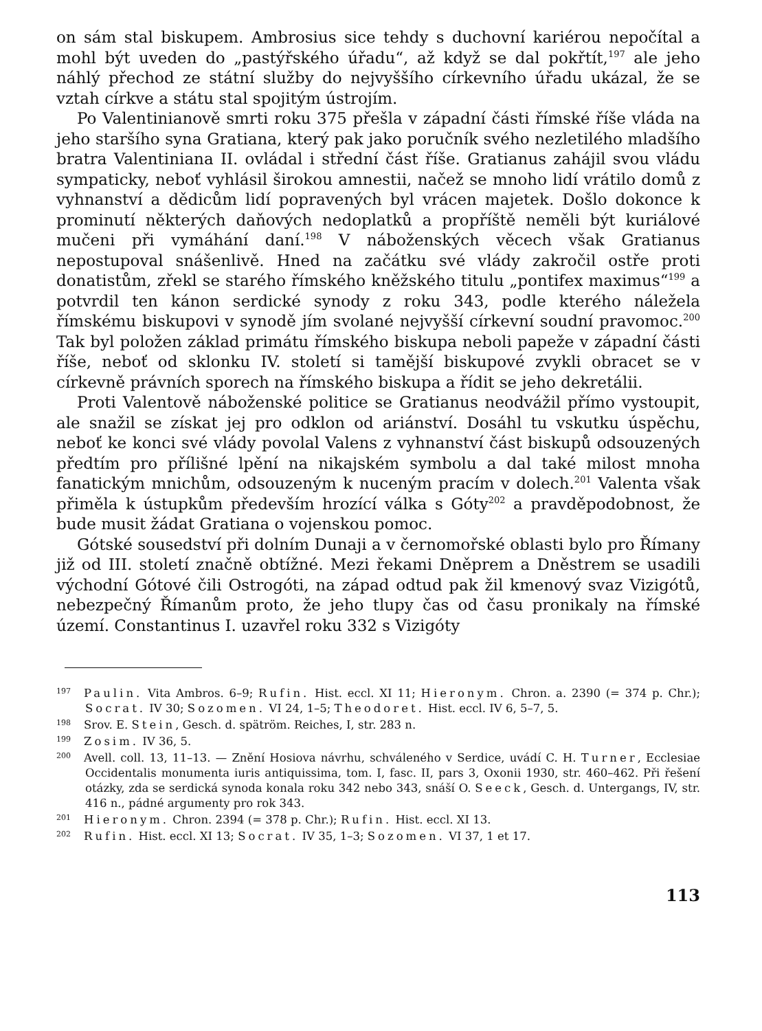on sám stal biskupem. Ambrosius sice tehdy s duchovní kariérou nepočítal a mohl být uveden do „pastýřského úřadu“, až když se dal pokřtít,<sup>197</sup> ale jeho náhlý přechod ze státní služby do nejvyššího církevního úřadu ukázal, že se vztah církve a státu stal spojitým ústrojím.
Po Valentinianově smrti roku 375 přešla v západní části římské říše vláda na jeho staršího syna Gratiana, který pak jako poručník svého nezletilého mladšího bratra Valentiniana II. ovládal i střední část říše. Gratianus zahájil svou vládu sympaticky, neboť vyhlásil širokou amnestii, načež se mnoho lidí vrátilo domů z vyhnanství a dědicům lidí popravených byl vrácen majetek. Došlo dokonce k prominutí některých daňových nedoplatků a propříště neměli být kuriálové mučeni při vymáhání daní.<sup>198</sup> V náboženských věcech však Gratianus nepostupoval snášenlivě. Hned na začátku své vlády zakročil ostře proti donatistům, zřekl se starého římského kněžského titulu „pontifex maximus“<sup>199</sup> a potvrdil ten kánon serdické synody z roku 343, podle kterého náležela římskému biskupovi v synodě jím svolané nejvyšší církevní soudní pravomoc.<sup>200</sup> Tak byl položen základ primátu římského biskupa neboli papeže v západní části říše, neboť od sklonku IV. století si tamější biskupové zvykli obracet se v církevně právních sporech na římského biskupa a řídit se jeho dekretálii.
Proti Valentově náboženské politice se Gratianus neodvážil přímo vystoupit, ale snažil se získat jej pro odklon od ariánství. Dosáhl tu vskutku úspěchu, neboť ke konci své vlády povolal Valens z vyhnanství část biskupů odsouzených předtím pro přílišné lpění na nikajském symbolu a dal také milost mnoha fanatickým mnichům, odsouzeným k nuceným pracím v dolech.<sup>201</sup> Valenta však přiměla k ústupkům především hrozící válka s Góty<sup>202</sup> a pravděpodobnost, že bude musit žádat Gratiana o vojenskou pomoc.
Gótské sousedství při dolním Dunaji a v černomořské oblasti bylo pro Římany již od III. století značně obtížné. Mezi řekami Dněprem a Dněstrem se usadili východní Gótové čili Ostrogóti, na západ odtud pak žil kmenový svaz Vizigótů, nebezpečný Římanům proto, že jeho tlupy čas od času pronikaly na římské území. Constantinus I. uzavřel roku 332 s Vizigóty
<sup>197</sup> Paulin. Vita Ambros. 6–9; Rufin. Hist. eccl. XI 11; Hieronym. Chron. a. 2390 (= 374 p. Chr.); Socrat. IV 30; Sozomen. VI 24, 1–5; Theodoret. Hist. eccl. IV 6, 5–7, 5.
<sup>198</sup> Srov. E. Stein, Gesch. d. spätröm. Reiches, I, str. 283 n.
<sup>199</sup> Zosim. IV 36, 5.
<sup>200</sup> Avell. coll. 13, 11–13. — Znění Hosiova návrhu, schváleného v Serdice, uvádí C. H. Turner, Ecclesiae Occidentalis monumenta iuris antiquissima, tom. I, fasc. II, pars 3, Oxonii 1930, str. 460–462. Při řešení otázky, zda se serdická synoda konala roku 342 nebo 343, snáší O. Seeck, Gesch. d. Untergangs, IV, str. 416 n., pádné argumenty pro rok 343.
<sup>201</sup> Hieronym. Chron. 2394 (= 378 p. Chr.); Rufin. Hist. eccl. XI 13.
<sup>202</sup> Rufin. Hist. eccl. XI 13; Socrat. IV 35, 1–3; Sozomen. VI 37, 1 et 17.
113